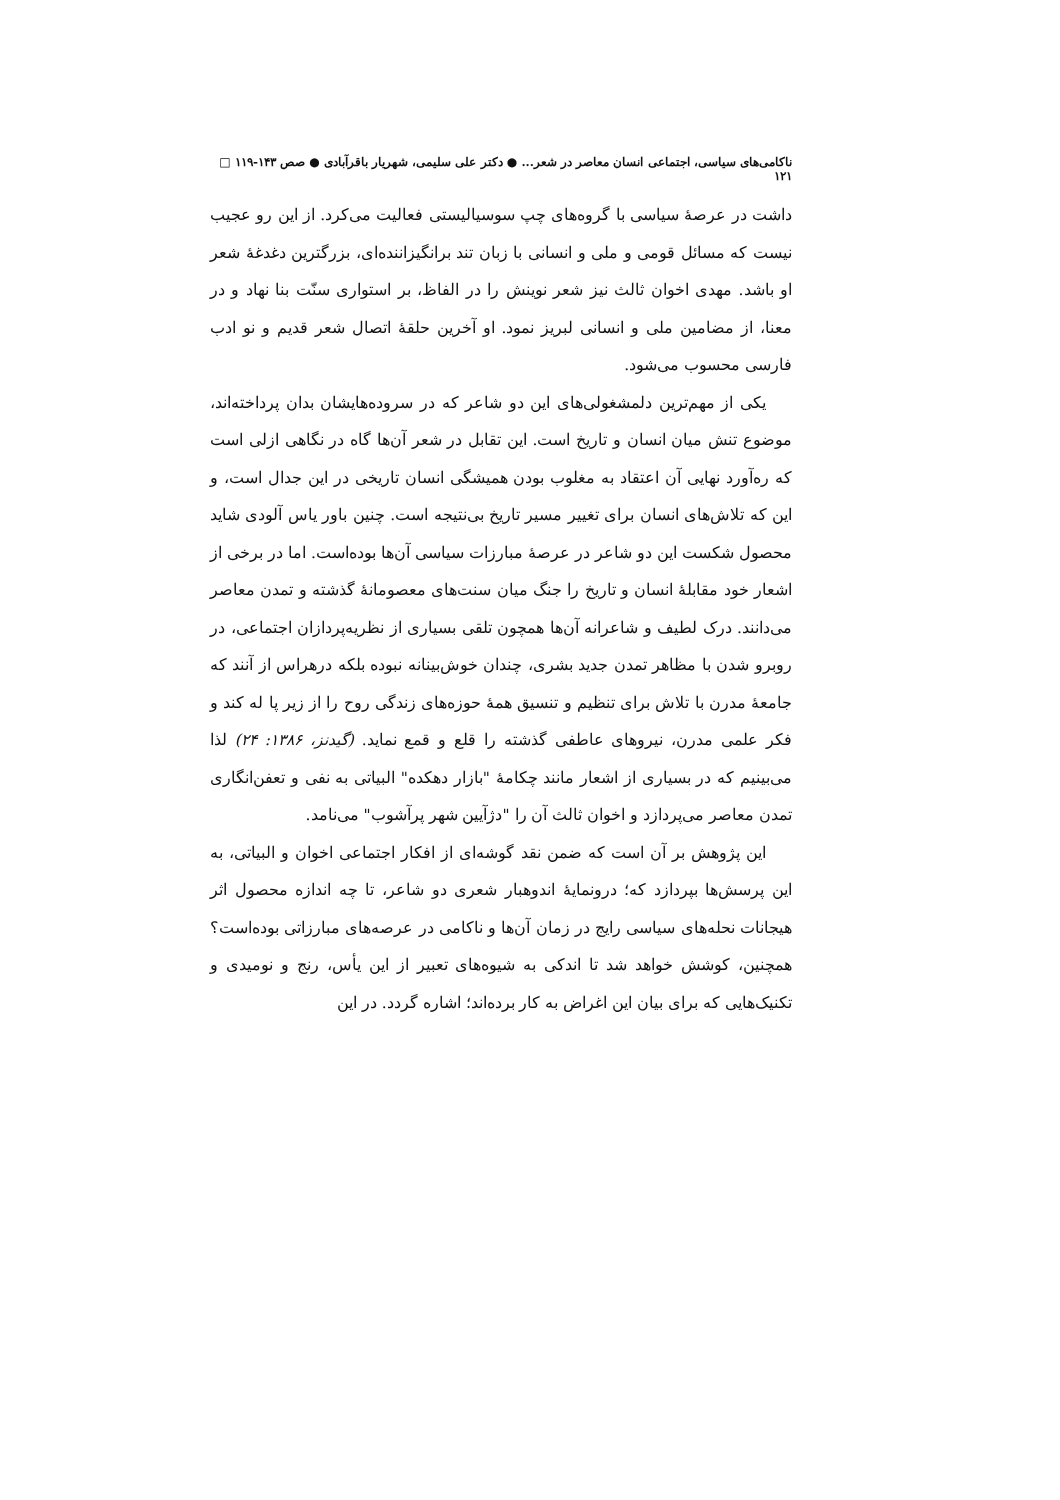ناکامی‌های سیاسی، اجتماعی انسان معاصر در شعر... ● دکتر علی سلیمی، شهریار باقرآبادی ● صص ۱۴۳-۱۱۹ □ ۱۲۱
داشت در عرصهٔ سیاسی با گروه‌های چپ سوسیالیستی فعالیت می‌کرد. از این رو عجیب نیست که مسائل قومی و ملی و انسانی با زبان تند برانگیزاننده‌ای، بزرگترین دغدغهٔ شعر او باشد. مهدی اخوان ثالث نیز شعر نوینش را در الفاظ، بر استواری سنّت بنا نهاد و در معنا، از مضامین ملی و انسانی لبریز نمود. او آخرین حلقهٔ اتصال شعر قدیم و نو ادب فارسی محسوب می‌شود.
یکی از مهم‌ترین دلمشغولی‌های این دو شاعر که در سروده‌هایشان بدان پرداخته‌اند، موضوع تنش میان انسان و تاریخ است. این تقابل در شعر آن‌ها گاه در نگاهی ازلی است که ره‌آورد نهایی آن اعتقاد به مغلوب بودن همیشگی انسان تاریخی در این جدال است، و این که تلاش‌های انسان برای تغییر مسیر تاریخ بی‌نتیجه است. چنین باور یاس آلودی شاید محصول شکست این دو شاعر در عرصهٔ مبارزات سیاسی آن‌ها بوده‌است. اما در برخی از اشعار خود مقابلهٔ انسان و تاریخ را جنگ میان سنت‌های معصومانهٔ گذشته و تمدن معاصر می‌دانند. درک لطیف و شاعرانه آن‌ها همچون تلقی بسیاری از نظریه‌پردازان اجتماعی، در روبرو شدن با مظاهر تمدن جدید بشری، چندان خوش‌بینانه نبوده بلکه درهراس از آنند که جامعهٔ مدرن با تلاش برای تنظیم و تنسیق همهٔ حوزه‌های زندگی روح را از زیر پا له کند و فکر علمی مدرن، نیروهای عاطفی گذشته را قلع و قمع نماید. (گیدنز، ۱۳۸۶: ۲۴) لذا می‌بینیم که در بسیاری از اشعار مانند چکامهٔ "بازار دهکده" البیاتی به نفی و تعفن‌انگاری تمدن معاصر می‌پردازد و اخوان ثالث آن را "دژآیین شهر پرآشوب" می‌نامد.
این پژوهش بر آن است که ضمن نقد گوشه‌ای از افکار اجتماعی اخوان و البیاتی، به این پرسش‌ها بپردازد که؛ درونمایهٔ اندوهبار شعری دو شاعر، تا چه اندازه محصول اثر هیجانات نحله‌های سیاسی رایج در زمان آن‌ها و ناکامی در عرصه‌های مبارزاتی بوده‌است؟ همچنین، کوشش خواهد شد تا اندکی به شیوه‌های تعبیر از این یأس، رنج و نومیدی و تکنیک‌هایی که برای بیان این اغراض به کار برده‌اند؛ اشاره گردد. در این